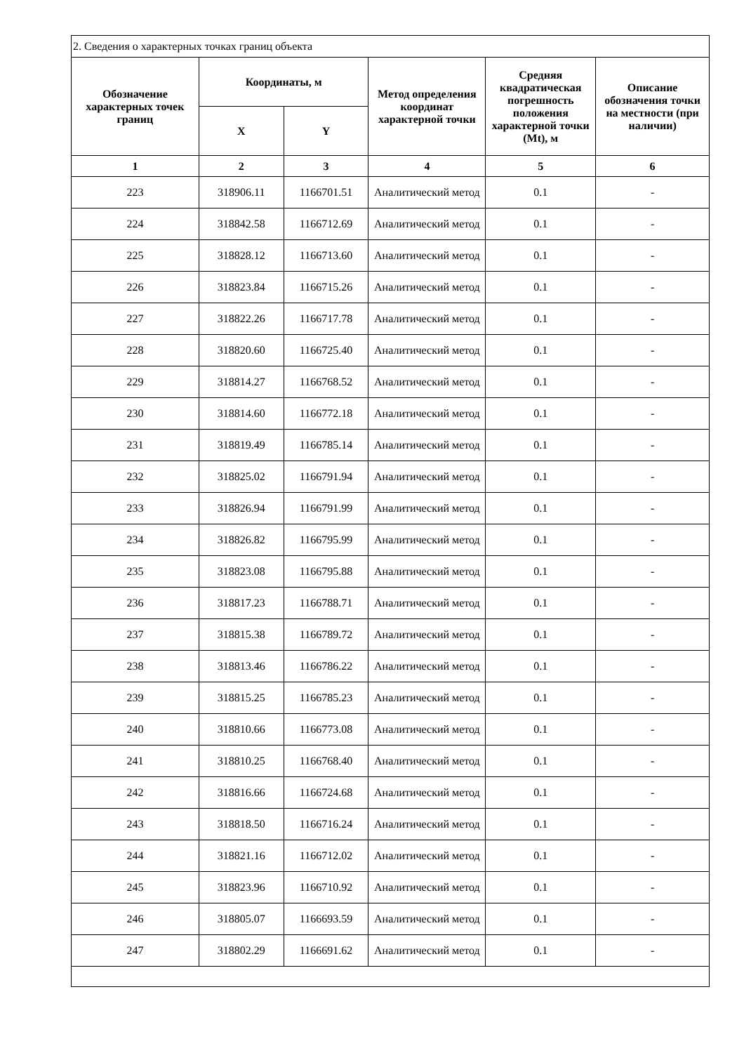| 2. Сведения о характерных точках границ объекта | | | | | |
| Обозначение характерных точек границ | Координаты, м | | Метод определения координат характерной точки | Средняя квадратическая погрешность положения характерной точки (Mt), м | Описание обозначения точки на местности (при наличии) |
| | X | Y | | | |
| 1 | 2 | 3 | 4 | 5 | 6 |
| 223 | 318906.11 | 1166701.51 | Аналитический метод | 0.1 | - |
| 224 | 318842.58 | 1166712.69 | Аналитический метод | 0.1 | - |
| 225 | 318828.12 | 1166713.60 | Аналитический метод | 0.1 | - |
| 226 | 318823.84 | 1166715.26 | Аналитический метод | 0.1 | - |
| 227 | 318822.26 | 1166717.78 | Аналитический метод | 0.1 | - |
| 228 | 318820.60 | 1166725.40 | Аналитический метод | 0.1 | - |
| 229 | 318814.27 | 1166768.52 | Аналитический метод | 0.1 | - |
| 230 | 318814.60 | 1166772.18 | Аналитический метод | 0.1 | - |
| 231 | 318819.49 | 1166785.14 | Аналитический метод | 0.1 | - |
| 232 | 318825.02 | 1166791.94 | Аналитический метод | 0.1 | - |
| 233 | 318826.94 | 1166791.99 | Аналитический метод | 0.1 | - |
| 234 | 318826.82 | 1166795.99 | Аналитический метод | 0.1 | - |
| 235 | 318823.08 | 1166795.88 | Аналитический метод | 0.1 | - |
| 236 | 318817.23 | 1166788.71 | Аналитический метод | 0.1 | - |
| 237 | 318815.38 | 1166789.72 | Аналитический метод | 0.1 | - |
| 238 | 318813.46 | 1166786.22 | Аналитический метод | 0.1 | - |
| 239 | 318815.25 | 1166785.23 | Аналитический метод | 0.1 | - |
| 240 | 318810.66 | 1166773.08 | Аналитический метод | 0.1 | - |
| 241 | 318810.25 | 1166768.40 | Аналитический метод | 0.1 | - |
| 242 | 318816.66 | 1166724.68 | Аналитический метод | 0.1 | - |
| 243 | 318818.50 | 1166716.24 | Аналитический метод | 0.1 | - |
| 244 | 318821.16 | 1166712.02 | Аналитический метод | 0.1 | - |
| 245 | 318823.96 | 1166710.92 | Аналитический метод | 0.1 | - |
| 246 | 318805.07 | 1166693.59 | Аналитический метод | 0.1 | - |
| 247 | 318802.29 | 1166691.62 | Аналитический метод | 0.1 | - |